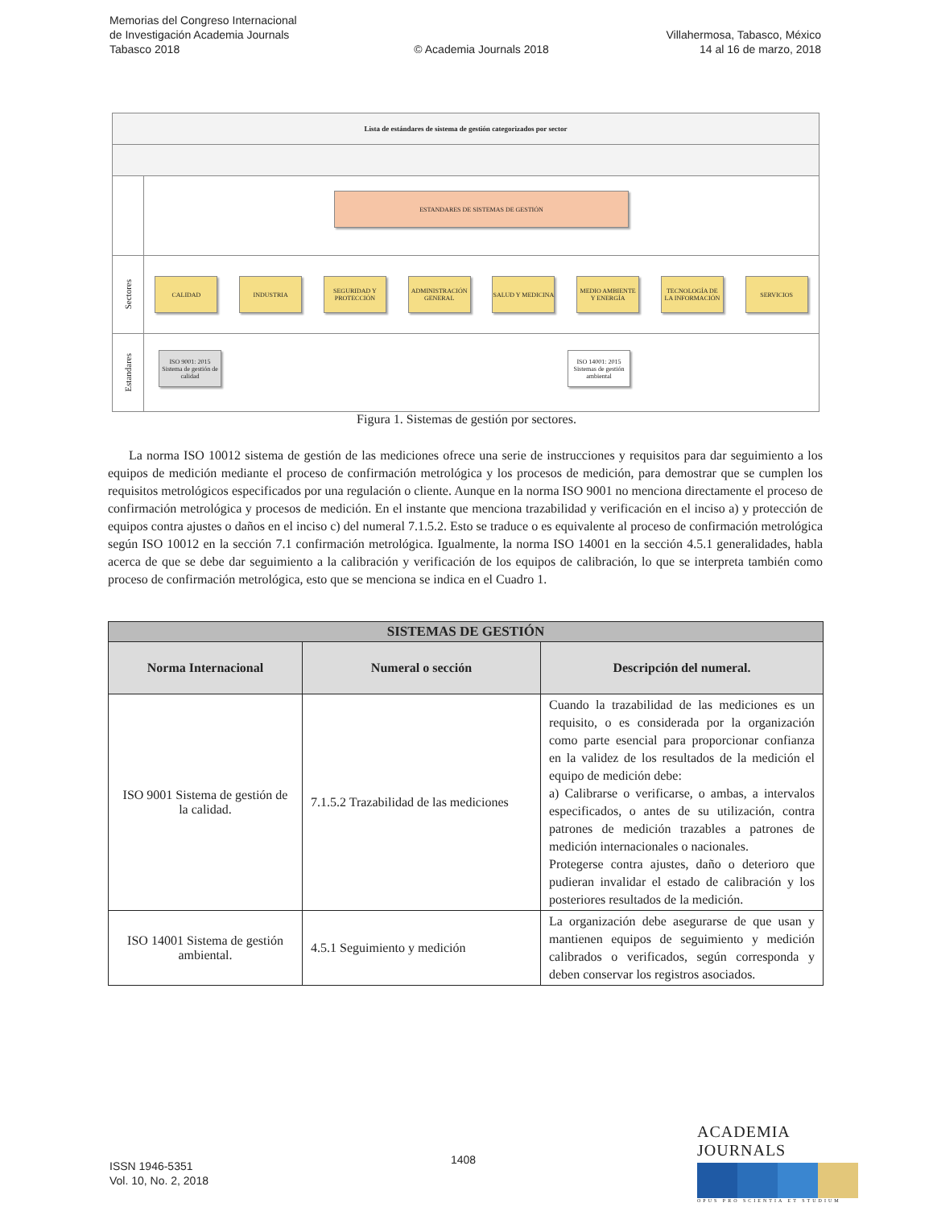Memorias del Congreso Internacional
de Investigación Academia Journals
Tabasco 2018
© Academia Journals 2018
Villahermosa, Tabasco, México
14 al 16 de marzo, 2018
Lista de estándares de sistema de gestión categorizados por sector
ESTANDARES DE SISTEMAS DE GESTIÓN
Sectores
CALIDAD INDUSTRIA
SEGURIDAD Y PROTECCIÓN
ADMINISTRACIÓN GENERAL
SALUD Y MEDICINA
MEDIO AMBIENTE Y ENERGÍA
TECNOLOGÍA DE LA INFORMACIÓN
SERVICIOS
Estandares
ISO 9001: 2015 Sistema de gestión de calidad
ISO 14001: 2015 Sistemas de gestión ambiental
Figura 1. Sistemas de gestión por sectores.
La norma ISO 10012 sistema de gestión de las mediciones ofrece una serie de instrucciones y requisitos para dar seguimiento a los equipos de medición mediante el proceso de confirmación metrológica y los procesos de medición, para demostrar que se cumplen los requisitos metrológicos especificados por una regulación o cliente. Aunque en la norma ISO 9001 no menciona directamente el proceso de confirmación metrológica y procesos de medición. En el instante que menciona trazabilidad y verificación en el inciso a) y protección de equipos contra ajustes o daños en el inciso c) del numeral 7.1.5.2. Esto se traduce o es equivalente al proceso de confirmación metrológica según ISO 10012 en la sección 7.1 confirmación metrológica. Igualmente, la norma ISO 14001 en la sección 4.5.1 generalidades, habla acerca de que se debe dar seguimiento a la calibración y verificación de los equipos de calibración, lo que se interpreta también como proceso de confirmación metrológica, esto que se menciona se indica en el Cuadro 1.
| SISTEMAS DE GESTIÓN | | |
| --- | --- | --- |
| Norma Internacional | Numeral o sección | Descripción del numeral. |
| ISO 9001 Sistema de gestión de la calidad. | 7.1.5.2 Trazabilidad de las mediciones | Cuando la trazabilidad de las mediciones es un requisito, o es considerada por la organización como parte esencial para proporcionar confianza en la validez de los resultados de la medición el equipo de medición debe: a) Calibrarse o verificarse, o ambas, a intervalos especificados, o antes de su utilización, contra patrones de medición trazables a patrones de medición internacionales o nacionales. Protegerse contra ajustes, daño o deterioro que pudieran invalidar el estado de calibración y los posteriores resultados de la medición. |
| ISO 14001 Sistema de gestión ambiental. | 4.5.1 Seguimiento y medición | La organización debe asegurarse de que usan y mantienen equipos de seguimiento y medición calibrados o verificados, según corresponda y deben conservar los registros asociados. |
ISSN 1946-5351
Vol. 10, No. 2, 2018
1408
ACADEMIA JOURNALS
OPUS PRO SCIENTIA ET STUDIUM